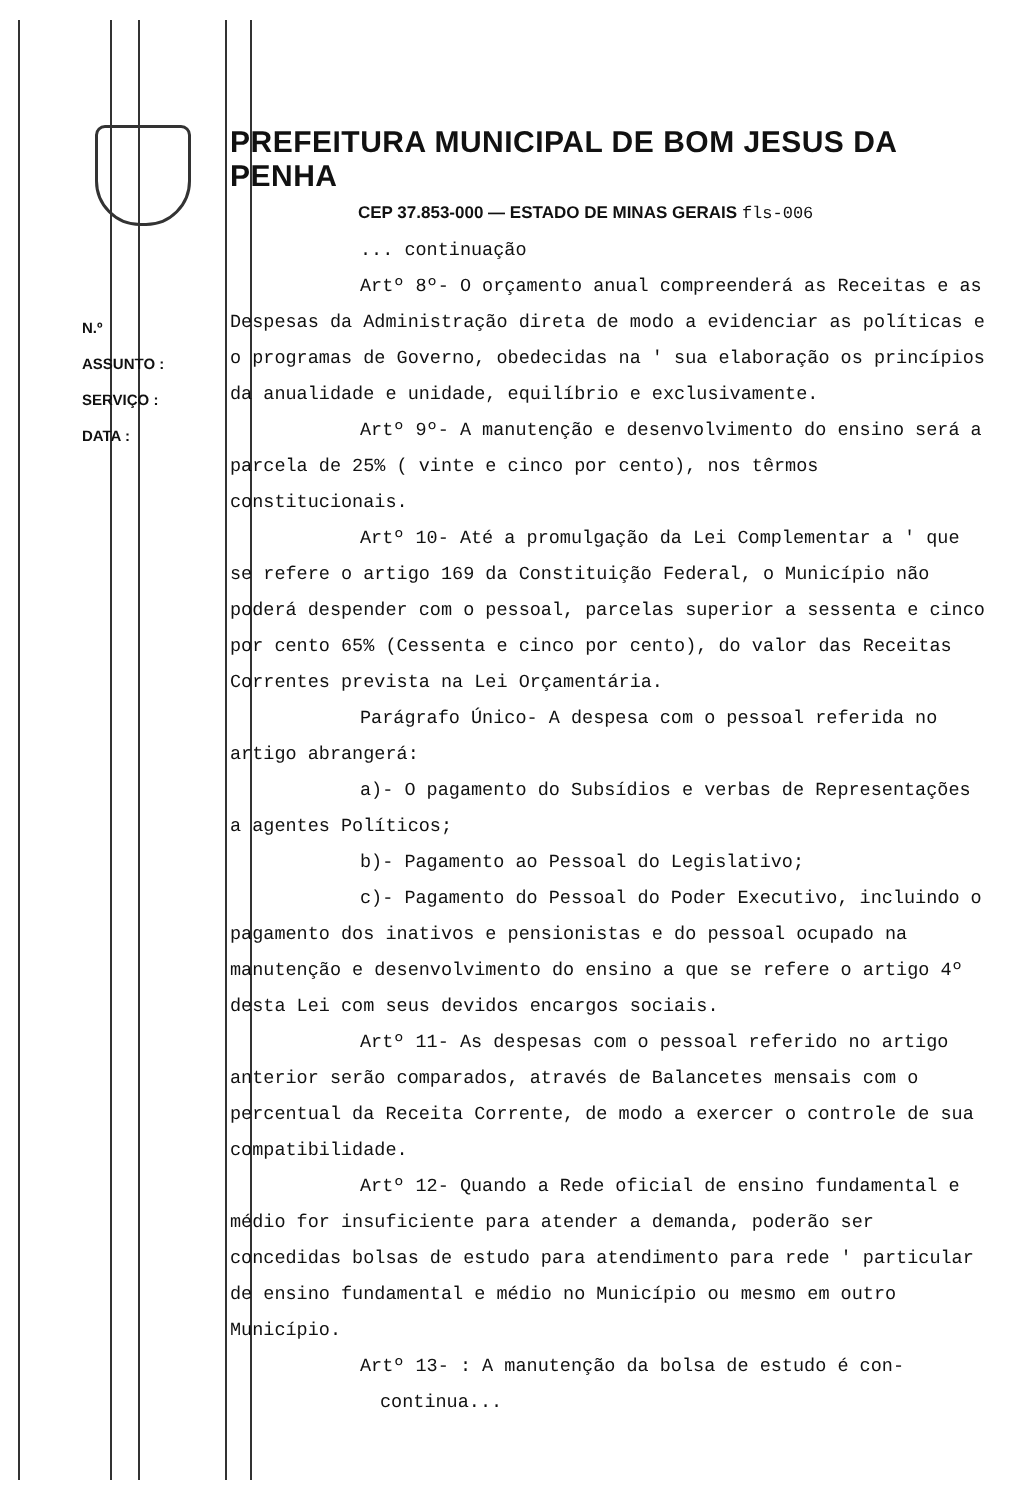N.º
ASSUNTO :
SERVIÇO :
DATA :
PREFEITURA MUNICIPAL DE BOM JESUS DA PENHA
CEP 37.853-000 — ESTADO DE MINAS GERAIS fls-006
... continuação
Artº 8º- O orçamento anual compreenderá as Receitas e as Despesas da Administração direta de modo a evidenciar as políticas e o programas de Governo, obedecidas na ' sua elaboração os princípios da anualidade e unidade, equilíbrio e exclusivamente.
Artº 9º- A manutenção e desenvolvimento do ensino será a parcela de 25% ( vinte e cinco por cento), nos têrmos constitucionais.
Artº 10- Até a promulgação da Lei Complementar a ' que se refere o artigo 169 da Constituição Federal, o Município não poderá despender com o pessoal, parcelas superior a sessenta e cinco por cento 65% (Cessenta e cinco por cento), do valor das Receitas Correntes prevista na Lei Orçamentária.
Parágrafo Único- A despesa com o pessoal referida no artigo abrangerá:
a)- O pagamento do Subsídios e verbas de Representações a agentes Políticos;
b)- Pagamento ao Pessoal do Legislativo;
c)- Pagamento do Pessoal do Poder Executivo, incluindo o pagamento dos inativos e pensionistas e do pessoal ocupado na manutenção e desenvolvimento do ensino a que se refere o artigo 4º desta Lei com seus devidos encargos sociais.
Artº 11- As despesas com o pessoal referido no artigo anterior serão comparados, através de Balancetes mensais com o percentual da Receita Corrente, de modo a exercer o controle de sua compatibilidade.
Artº 12- Quando a Rede oficial de ensino fundamental e médio for insuficiente para atender a demanda, poderão ser concedidas bolsas de estudo para atendimento para rede ' particular de ensino fundamental e médio no Município ou mesmo em outro Município.
Artº 13- : A manutenção da bolsa de estudo é con-
continua...